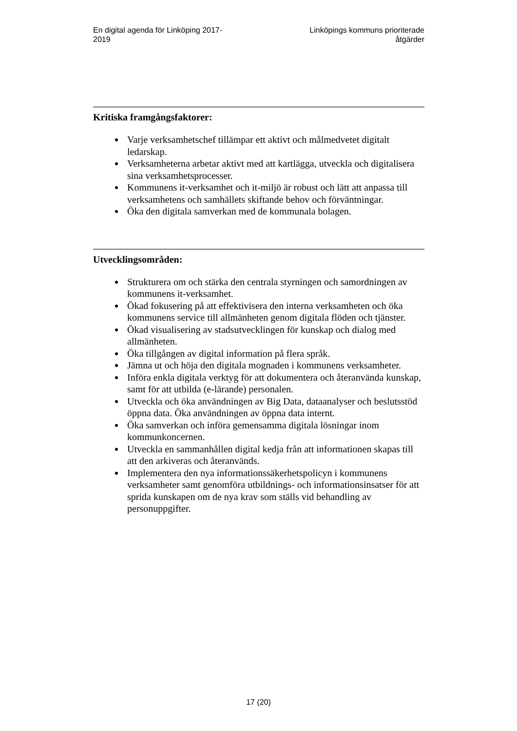En digital agenda för Linköping 2017-
2019
Linköpings kommuns prioriterade
åtgärder
Kritiska framgångsfaktorer:
Varje verksamhetschef tillämpar ett aktivt och målmedvetet digitalt ledarskap.
Verksamheterna arbetar aktivt med att kartlägga, utveckla och digitalisera sina verksamhetsprocesser.
Kommunens it-verksamhet och it-miljö är robust och lätt att anpassa till verksamhetens och samhällets skiftande behov och förväntningar.
Öka den digitala samverkan med de kommunala bolagen.
Utvecklingsområden:
Strukturera om och stärka den centrala styrningen och samordningen av kommunens it-verksamhet.
Ökad fokusering på att effektivisera den interna verksamheten och öka kommunens service till allmänheten genom digitala flöden och tjänster.
Ökad visualisering av stadsutvecklingen för kunskap och dialog med allmänheten.
Öka tillgången av digital information på flera språk.
Jämna ut och höja den digitala mognaden i kommunens verksamheter.
Införa enkla digitala verktyg för att dokumentera och återanvända kunskap, samt för att utbilda (e-lärande) personalen.
Utveckla och öka användningen av Big Data, dataanalyser och beslutsstöd öppna data. Öka användningen av öppna data internt.
Öka samverkan och införa gemensamma digitala lösningar inom kommunkoncernen.
Utveckla en sammanhållen digital kedja från att informationen skapas till att den arkiveras och återanvänds.
Implementera den nya informationssäkerhetspolicyn i kommunens verksamheter samt genomföra utbildnings- och informationsinsatser för att sprida kunskapen om de nya krav som ställs vid behandling av personuppgifter.
17 (20)